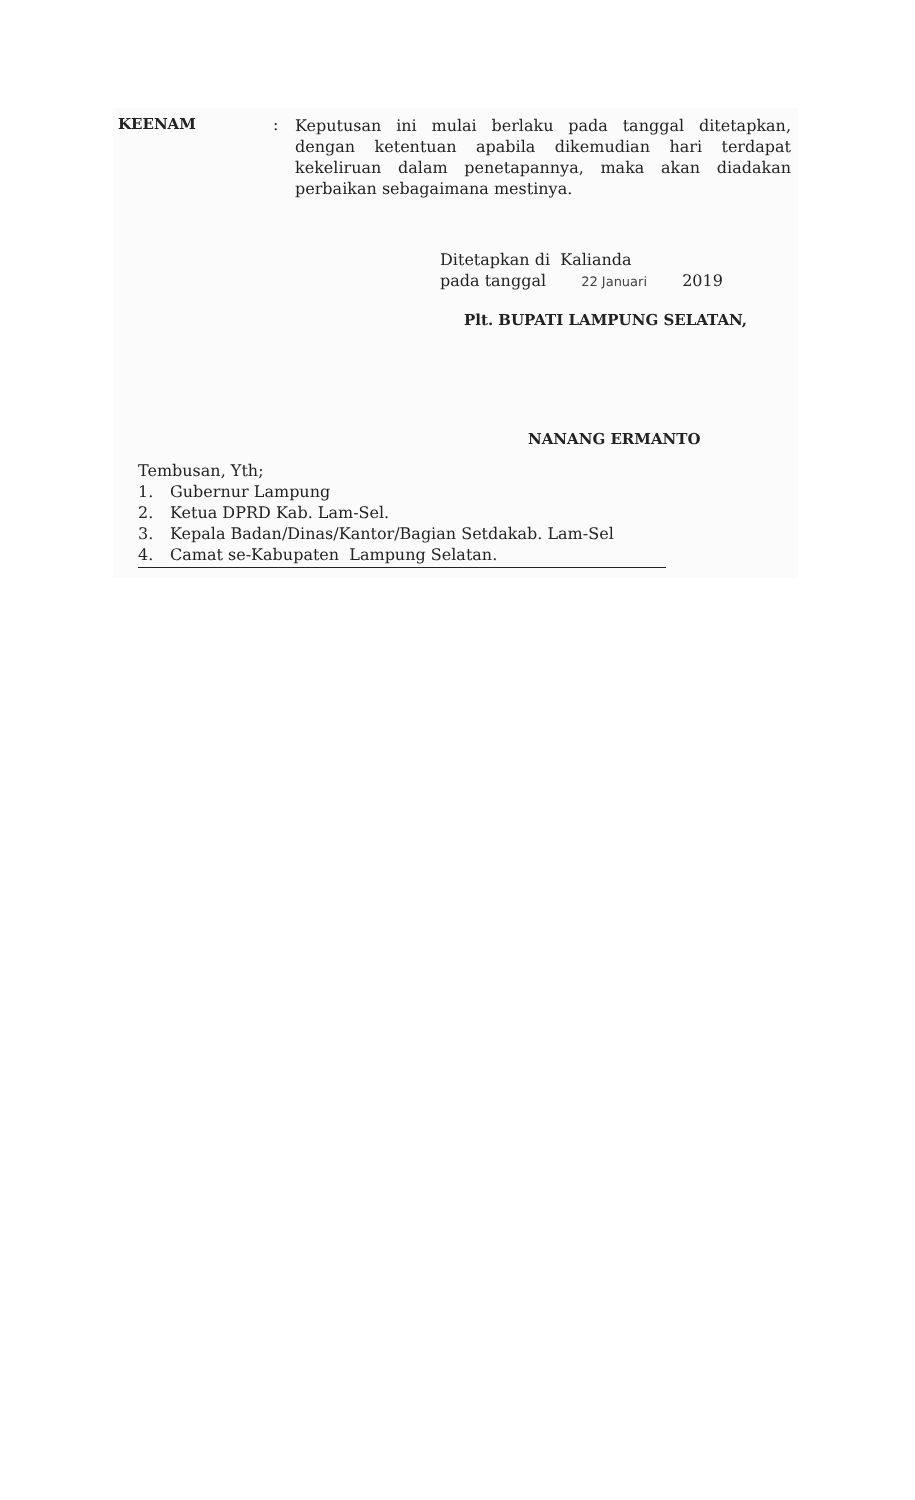KEENAM :
Keputusan ini mulai berlaku pada tanggal ditetapkan, dengan ketentuan apabila dikemudian hari terdapat kekeliruan dalam penetapannya, maka akan diadakan perbaikan sebagaimana mestinya.
Ditetapkan di Kalianda
pada tanggal 22 Januari 2019
Plt. BUPATI LAMPUNG SELATAN,
NANANG ERMANTO
Tembusan, Yth;
1. Gubernur Lampung
2. Ketua DPRD Kab. Lam-Sel.
3. Kepala Badan/Dinas/Kantor/Bagian Setdakab. Lam-Sel
4. Camat se-Kabupaten Lampung Selatan.